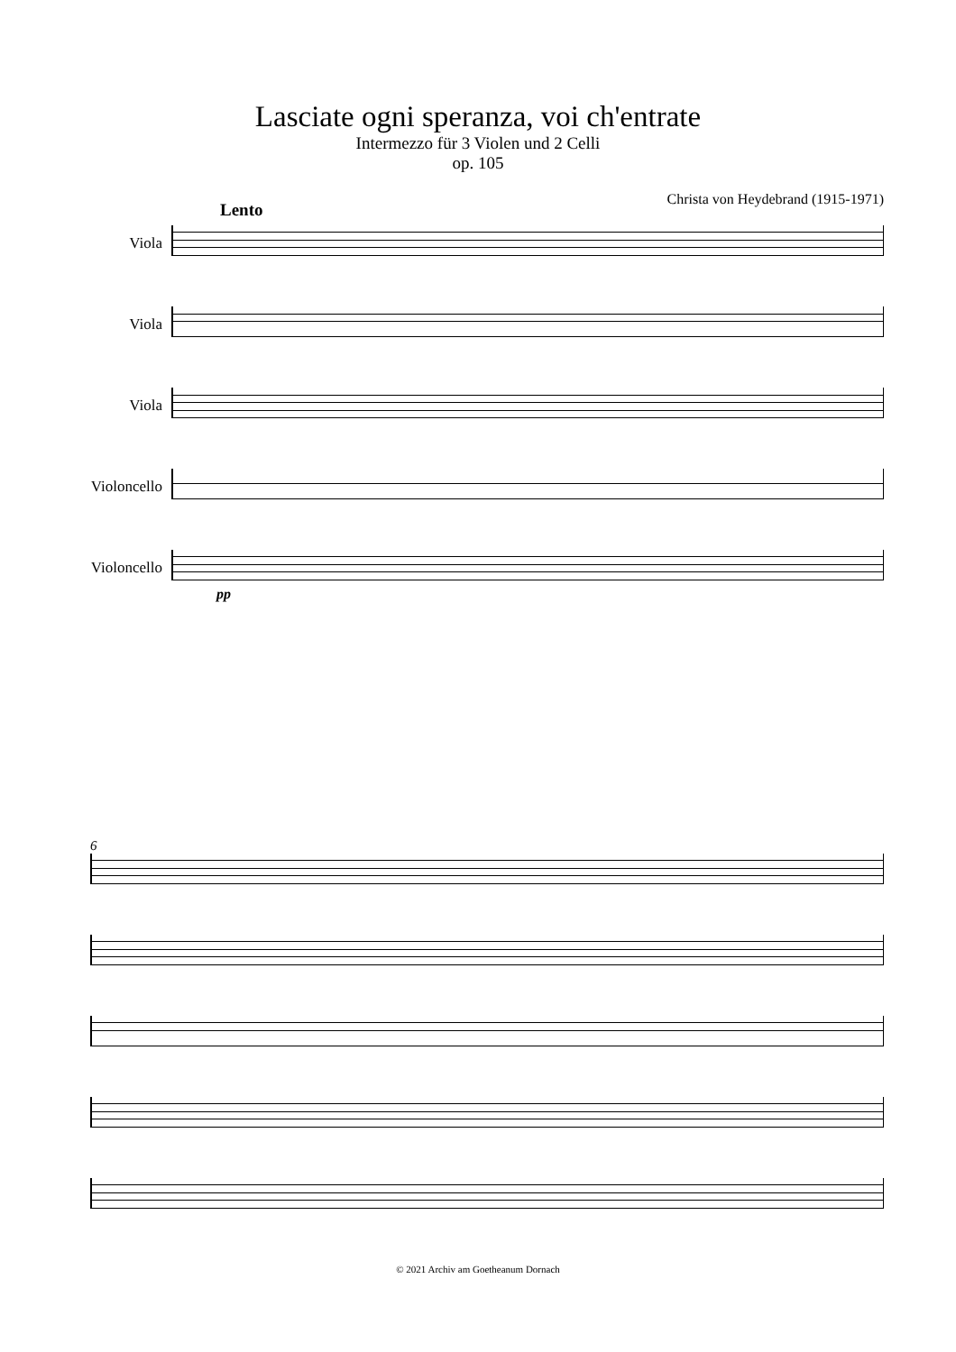Lasciate ogni speranza, voi ch'entrate
Intermezzo für 3 Violen und 2 Celli
op. 105
Lento
Christa von Heydebrand (1915-1971)
Viola
Viola
Viola
Violoncello
Violoncello
pp
6
© 2021 Archiv am Goetheanum Dornach